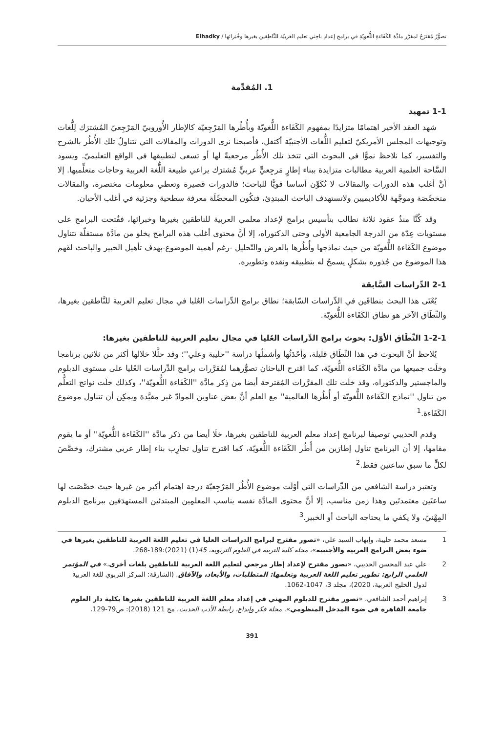تصوُّرٌ مُقتَرَحٌ لمقرَّر مادَّة الكَفَاءةِ اللُّغويّةِ في برامج إعدادِ باحِثي تعليم العَربيّة للنَّاطِقين بغيرها وخُبَرائها / Elhadky
1. المُقدِّمة
1-1 تمهيد
شهد العقد الأخير اهتمامًا متزايدًا بمفهوم الكَفَاءة اللُّغويّة وبأُطُرها المَرْجِعيّة كالإطار الأُوروبيّ المَرْجِعيّ المُشترَك لِلُّغات وتوجيهات المجلس الأمريكيّ لتعليم اللُّغات الأجنبيّة أكتفل، فأصبحنا نرى الدورات والمقالات التي تتناولُ تلك الأُطُر بالشرح والتفسير، كما نلاحظ نموًّا في البحوث التي تتخذ تلك الأُطُر مرجعيةً لها أو تسعى لتطبيقها في الواقع التعليميّ. ويسود السَّاحة العلمية العربية مطالبات متزايدة ببناء إطارٍ مَرجِعيٍّ عربيٍّ مُشترَك يراعي طبيعة اللُّغة العربية وحاجات متعلِّميها. إلا أنَّ أغلب هذه الدورات والمقالات لا تُكَوِّن أساسا قويًّا للباحث؛ فالدورات قصيرة وتعطي معلومات مختصرة، والمقالات متخصِّصَة وموجَّهة للأكاديميين ولاتستهدف الباحث المبتدِئ، فتكُون المحصِّلَة معرفة سطحية وجزئية في أغلب الأحيان.
وقد كُنَّا منذُ عقود ثلاثة نطالب بتأسيس برامج لإعداد معلمي العربية للناطقين بغيرها وخبرائها، ففُتحت البرامج على مستويات عِدّة من الدرجة الجامعية الأولى وحتى الدكتوراه، إلا أنَّ محتوى أغلب هذه البرامج يخلو من مادَّة مستقلّة تتناول موضوع الكَفَاءة اللُّغويّة من حيث نماذجها وأُطُرها بالعرض والتّحليل -رغم أهمية الموضوع-بهدف تأهيل الخبير والباحث لفَهم هذا الموضوع من جُذوره بشكلٍ يسمحُ له بتطبيقه ونقده وتطويره.
2-1 الدِّراسات السَّابقة
يُعْنَى هذا البحث بنطاقَين في الدِّراسات السّابقة؛ نطاق برامج الدِّراسات العُليا في مجال تعليم العربية للنَّاطقين بغيرها، والنِّطَاق الآخر هو نطاق الكَفَاءة اللُّغويّة.
1-2-1 النِّطَاق الأوّل: بحوث برامج الدِّراسات العُليا في مجال تعليم العربية للناطقين بغيرها:
يُلاحظ أنَّ البحوث في هذا النِّطَاق قليلة، وأحْدَثُها وأشملُها دراسة ''حليبة وعلي''؛ وقد حلَّلا خلالها أكثر من ثلاثين برنامجا وخلَت جميعها من مادَّة الكَفَاءة اللُّغويّة، كما اقترح الباحثان تصوُّرهما لمُقرَّرات برامج الدِّراسات العُليا على مستوى الدبلوم والماجستير والدكتوراه، وقد خلَت تلك المقرَّرات المُقترحة أيضا من ذِكر مادَّة ''الكَفَاءة اللُّغويّة''، وكذلك خلَت نواتج التعلُّم من تناول ''نماذج الكَفَاءة اللُّغويّة أو أُطُرها العالمية'' مع العلم أنَّ بعض عناوين الموادّ غير مقيَّدة ويمكِن أن تتناول موضوع الكَفَاءة.<sup>1</sup>
وقدم الحديبي توصيفا لبرنامج إعداد معلم العربية للناطقين بغيرها، خلَا أيضا من ذكر مادَّة ''الكَفَاءة اللُّغويّة'' أو ما يقوم مقامها، إلا أن البرنامج تناول إطارَين من أُطُر الكَفَاءة اللُّغويّة، كما اقترح تناول تجارِب بناء إطار عربي مشترك، وخصَّصَ لكلٍّ ما سبق ساعتين فقط.<sup>2</sup>
وتعتبر دراسة الشافعي من الدِّراسات التي أوْلَت موضوع الأُطُر المَرْجِعيّة درجة اهتمام أكبر من غيرها حيث خصَّصَت لها ساعتَين معتمدتَين وهذا زمن مناسب، إلا أنَّ محتوى المادَّة نفسه يناسب المعلمِين المبتدئين المستهدَفين ببرنامج الدبلوم المِهْنيّ، ولا يكفي ما يحتاجه الباحث أو الخبير.<sup>3</sup>
1 مسعد محمد حليبة، وإيهاب السيد علي، «تصور مقترح لبرامج الدراسات العليا في تعليم اللغة العربية للناطقين بغيرها في ضوء بعض البرامج العربية والأجنبية»، مجلة كلية التربية في العلوم التربوية، 45(1) (2021):189-268.
2 علي عبد المحسن الحديبي، «تصور مقترح لإعداد إطار مرجعي لتعليم اللغة العربية للناطقين بلغات أخرى،» في المؤتمر العلمي الرابع: تطوير تعليم اللغة العربية وتعلمها: المتطلبات، والأبعاد، والآفاق. (الشارقة: المركز التربوي للغة العربية لدول الخليج العربية، 2020)، مجلد 3، 1047-1062.
3 إبراهيم أحمد الشافعي، «تصور مقترح للدبلوم المهني في إعداد معلم اللغة العربية للناطقين بغيرها بكلية دار العلوم جامعة القاهرة في ضوء المدخل المنظومي». مجلة فكر وإبداع، رابطة الأدب الحديث، مج 121 (2018): ص79-129.
391